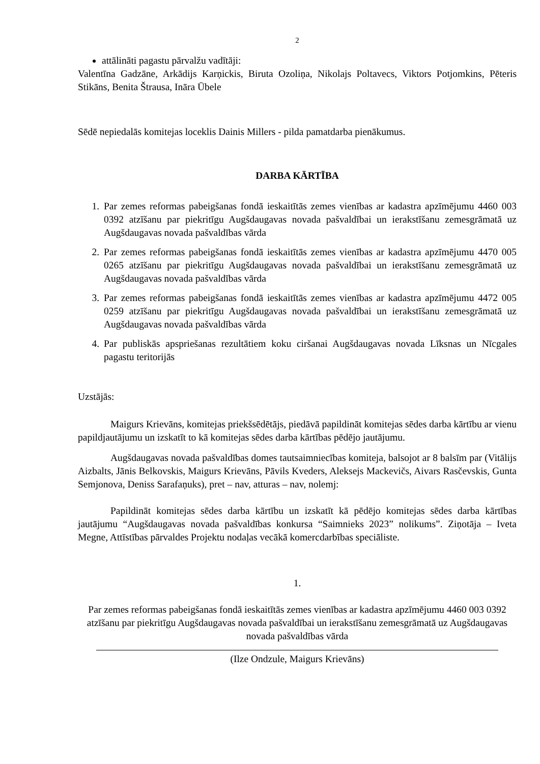2
attālināti pagastu pārvalžu vadītāji:
Valentīna Gadzāne, Arkādijs Karņickis, Biruta Ozoliņa, Nikolajs Poltavecs, Viktors Potjomkins, Pēteris Stikāns, Benita Štrausa, Ināra Ūbele
Sēdē nepiedalās komitejas loceklis Dainis Millers - pilda pamatdarba pienākumus.
DARBA KĀRTĪBA
1. Par zemes reformas pabeigšanas fondā ieskaitītās zemes vienības ar kadastra apzīmējumu 4460 003 0392 atzīšanu par piekritīgu Augšdaugavas novada pašvaldībai un ierakstīšanu zemesgrāmatā uz Augšdaugavas novada pašvaldības vārda
2. Par zemes reformas pabeigšanas fondā ieskaitītās zemes vienības ar kadastra apzīmējumu 4470 005 0265 atzīšanu par piekritīgu Augšdaugavas novada pašvaldībai un ierakstīšanu zemesgrāmatā uz Augšdaugavas novada pašvaldības vārda
3. Par zemes reformas pabeigšanas fondā ieskaitītās zemes vienības ar kadastra apzīmējumu 4472 005 0259 atzīšanu par piekritīgu Augšdaugavas novada pašvaldībai un ierakstīšanu zemesgrāmatā uz Augšdaugavas novada pašvaldības vārda
4. Par publiskās apspriešanas rezultātiem koku ciršanai Augšdaugavas novada Līksnas un Nīcgales pagastu teritorijās
Uzstājās:
Maigurs Krievāns, komitejas priekšsēdētājs, piedāvā papildināt komitejas sēdes darba kārtību ar vienu papildjautājumu un izskatīt to kā komitejas sēdes darba kārtības pēdējo jautājumu.
Augšdaugavas novada pašvaldības domes tautsaimniecības komiteja, balsojot ar 8 balsīm par (Vitālijs Aizbalts, Jānis Belkovskis, Maigurs Krievāns, Pāvils Kveders, Aleksejs Mackevičs, Aivars Rasčevskis, Gunta Semjonova, Deniss Sarafaņuks), pret – nav, atturas – nav, nolemj:
Papildināt komitejas sēdes darba kārtību un izskatīt kā pēdējo komitejas sēdes darba kārtības jautājumu “Augšdaugavas novada pašvaldības konkursa “Saimnieks 2023” nolikums”. Ziņotāja – Iveta Megne, Attīstības pārvaldes Projektu nodaļas vecākā komercdarbības speciāliste.
1.
Par zemes reformas pabeigšanas fondā ieskaitītās zemes vienības ar kadastra apzīmējumu 4460 003 0392 atzīšanu par piekritīgu Augšdaugavas novada pašvaldībai un ierakstīšanu zemesgrāmatā uz Augšdaugavas novada pašvaldības vārda
(Ilze Ondzule, Maigurs Krievāns)